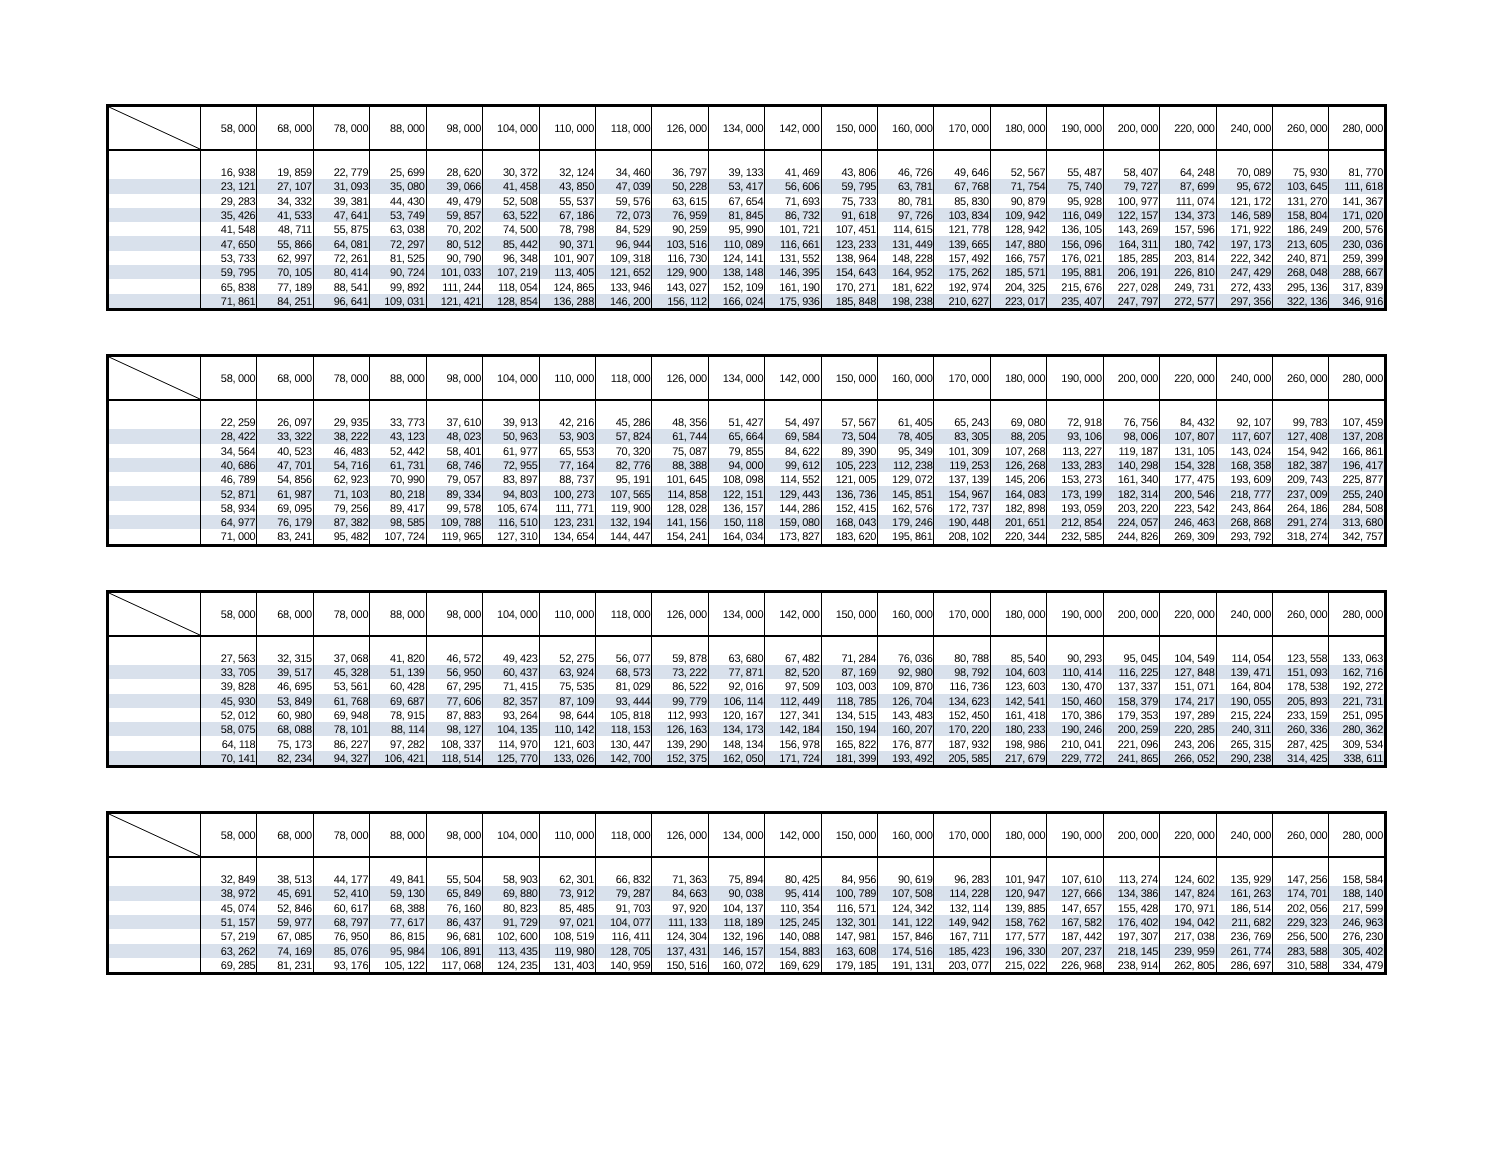| | 58, 000 | 68, 000 | 78, 000 | 88, 000 | 98, 000 | 104, 000 | 110, 000 | 118, 000 | 126, 000 | 134, 000 | 142, 000 | 150, 000 | 160, 000 | 170, 000 | 180, 000 | 190, 000 | 200, 000 | 220, 000 | 240, 000 | 260, 000 | 280, 000 |
| --- | --- | --- | --- | --- | --- | --- | --- | --- | --- | --- | --- | --- | --- | --- | --- | --- | --- | --- | --- | --- | --- |
| | 16, 938 | 19, 859 | 22, 779 | 25, 699 | 28, 620 | 30, 372 | 32, 124 | 34, 460 | 36, 797 | 39, 133 | 41, 469 | 43, 806 | 46, 726 | 49, 646 | 52, 567 | 55, 487 | 58, 407 | 64, 248 | 70, 089 | 75, 930 | 81, 770 |
| | 23, 121 | 27, 107 | 31, 093 | 35, 080 | 39, 066 | 41, 458 | 43, 850 | 47, 039 | 50, 228 | 53, 417 | 56, 606 | 59, 795 | 63, 781 | 67, 768 | 71, 754 | 75, 740 | 79, 727 | 87, 699 | 95, 672 | 103, 645 | 111, 618 |
| | 29, 283 | 34, 332 | 39, 381 | 44, 430 | 49, 479 | 52, 508 | 55, 537 | 59, 576 | 63, 615 | 67, 654 | 71, 693 | 75, 733 | 80, 781 | 85, 830 | 90, 879 | 95, 928 | 100, 977 | 111, 074 | 121, 172 | 131, 270 | 141, 367 |
| | 35, 426 | 41, 533 | 47, 641 | 53, 749 | 59, 857 | 63, 522 | 67, 186 | 72, 073 | 76, 959 | 81, 845 | 86, 732 | 91, 618 | 97, 726 | 103, 834 | 109, 942 | 116, 049 | 122, 157 | 134, 373 | 146, 589 | 158, 804 | 171, 020 |
| | 41, 548 | 48, 711 | 55, 875 | 63, 038 | 70, 202 | 74, 500 | 78, 798 | 84, 529 | 90, 259 | 95, 990 | 101, 721 | 107, 451 | 114, 615 | 121, 778 | 128, 942 | 136, 105 | 143, 269 | 157, 596 | 171, 922 | 186, 249 | 200, 576 |
| | 47, 650 | 55, 866 | 64, 081 | 72, 297 | 80, 512 | 85, 442 | 90, 371 | 96, 944 | 103, 516 | 110, 089 | 116, 661 | 123, 233 | 131, 449 | 139, 665 | 147, 880 | 156, 096 | 164, 311 | 180, 742 | 197, 173 | 213, 605 | 230, 036 |
| | 53, 733 | 62, 997 | 72, 261 | 81, 525 | 90, 790 | 96, 348 | 101, 907 | 109, 318 | 116, 730 | 124, 141 | 131, 552 | 138, 964 | 148, 228 | 157, 492 | 166, 757 | 176, 021 | 185, 285 | 203, 814 | 222, 342 | 240, 871 | 259, 399 |
| | 59, 795 | 70, 105 | 80, 414 | 90, 724 | 101, 033 | 107, 219 | 113, 405 | 121, 652 | 129, 900 | 138, 148 | 146, 395 | 154, 643 | 164, 952 | 175, 262 | 185, 571 | 195, 881 | 206, 191 | 226, 810 | 247, 429 | 268, 048 | 288, 667 |
| | 65, 838 | 77, 189 | 88, 541 | 99, 892 | 111, 244 | 118, 054 | 124, 865 | 133, 946 | 143, 027 | 152, 109 | 161, 190 | 170, 271 | 181, 622 | 192, 974 | 204, 325 | 215, 676 | 227, 028 | 249, 731 | 272, 433 | 295, 136 | 317, 839 |
| | 71, 861 | 84, 251 | 96, 641 | 109, 031 | 121, 421 | 128, 854 | 136, 288 | 146, 200 | 156, 112 | 166, 024 | 175, 936 | 185, 848 | 198, 238 | 210, 627 | 223, 017 | 235, 407 | 247, 797 | 272, 577 | 297, 356 | 322, 136 | 346, 916 |
| | 58, 000 | 68, 000 | 78, 000 | 88, 000 | 98, 000 | 104, 000 | 110, 000 | 118, 000 | 126, 000 | 134, 000 | 142, 000 | 150, 000 | 160, 000 | 170, 000 | 180, 000 | 190, 000 | 200, 000 | 220, 000 | 240, 000 | 260, 000 | 280, 000 |
| --- | --- | --- | --- | --- | --- | --- | --- | --- | --- | --- | --- | --- | --- | --- | --- | --- | --- | --- | --- | --- | --- |
| | 22, 259 | 26, 097 | 29, 935 | 33, 773 | 37, 610 | 39, 913 | 42, 216 | 45, 286 | 48, 356 | 51, 427 | 54, 497 | 57, 567 | 61, 405 | 65, 243 | 69, 080 | 72, 918 | 76, 756 | 84, 432 | 92, 107 | 99, 783 | 107, 459 |
| | 28, 422 | 33, 322 | 38, 222 | 43, 123 | 48, 023 | 50, 963 | 53, 903 | 57, 824 | 61, 744 | 65, 664 | 69, 584 | 73, 504 | 78, 405 | 83, 305 | 88, 205 | 93, 106 | 98, 006 | 107, 807 | 117, 607 | 127, 408 | 137, 208 |
| | 34, 564 | 40, 523 | 46, 483 | 52, 442 | 58, 401 | 61, 977 | 65, 553 | 70, 320 | 75, 087 | 79, 855 | 84, 622 | 89, 390 | 95, 349 | 101, 309 | 107, 268 | 113, 227 | 119, 187 | 131, 105 | 143, 024 | 154, 942 | 166, 861 |
| | 40, 686 | 47, 701 | 54, 716 | 61, 731 | 68, 746 | 72, 955 | 77, 164 | 82, 776 | 88, 388 | 94, 000 | 99, 612 | 105, 223 | 112, 238 | 119, 253 | 126, 268 | 133, 283 | 140, 298 | 154, 328 | 168, 358 | 182, 387 | 196, 417 |
| | 46, 789 | 54, 856 | 62, 923 | 70, 990 | 79, 057 | 83, 897 | 88, 737 | 95, 191 | 101, 645 | 108, 098 | 114, 552 | 121, 005 | 129, 072 | 137, 139 | 145, 206 | 153, 273 | 161, 340 | 177, 475 | 193, 609 | 209, 743 | 225, 877 |
| | 52, 871 | 61, 987 | 71, 103 | 80, 218 | 89, 334 | 94, 803 | 100, 273 | 107, 565 | 114, 858 | 122, 151 | 129, 443 | 136, 736 | 145, 851 | 154, 967 | 164, 083 | 173, 199 | 182, 314 | 200, 546 | 218, 777 | 237, 009 | 255, 240 |
| | 58, 934 | 69, 095 | 79, 256 | 89, 417 | 99, 578 | 105, 674 | 111, 771 | 119, 900 | 128, 028 | 136, 157 | 144, 286 | 152, 415 | 162, 576 | 172, 737 | 182, 898 | 193, 059 | 203, 220 | 223, 542 | 243, 864 | 264, 186 | 284, 508 |
| | 64, 977 | 76, 179 | 87, 382 | 98, 585 | 109, 788 | 116, 510 | 123, 231 | 132, 194 | 141, 156 | 150, 118 | 159, 080 | 168, 043 | 179, 246 | 190, 448 | 201, 651 | 212, 854 | 224, 057 | 246, 463 | 268, 868 | 291, 274 | 313, 680 |
| | 71, 000 | 83, 241 | 95, 482 | 107, 724 | 119, 965 | 127, 310 | 134, 654 | 144, 447 | 154, 241 | 164, 034 | 173, 827 | 183, 620 | 195, 861 | 208, 102 | 220, 344 | 232, 585 | 244, 826 | 269, 309 | 293, 792 | 318, 274 | 342, 757 |
| | 58, 000 | 68, 000 | 78, 000 | 88, 000 | 98, 000 | 104, 000 | 110, 000 | 118, 000 | 126, 000 | 134, 000 | 142, 000 | 150, 000 | 160, 000 | 170, 000 | 180, 000 | 190, 000 | 200, 000 | 220, 000 | 240, 000 | 260, 000 | 280, 000 |
| --- | --- | --- | --- | --- | --- | --- | --- | --- | --- | --- | --- | --- | --- | --- | --- | --- | --- | --- | --- | --- | --- |
| | 27, 563 | 32, 315 | 37, 068 | 41, 820 | 46, 572 | 49, 423 | 52, 275 | 56, 077 | 59, 878 | 63, 680 | 67, 482 | 71, 284 | 76, 036 | 80, 788 | 85, 540 | 90, 293 | 95, 045 | 104, 549 | 114, 054 | 123, 558 | 133, 063 |
| | 33, 705 | 39, 517 | 45, 328 | 51, 139 | 56, 950 | 60, 437 | 63, 924 | 68, 573 | 73, 222 | 77, 871 | 82, 520 | 87, 169 | 92, 980 | 98, 792 | 104, 603 | 110, 414 | 116, 225 | 127, 848 | 139, 471 | 151, 093 | 162, 716 |
| | 39, 828 | 46, 695 | 53, 561 | 60, 428 | 67, 295 | 71, 415 | 75, 535 | 81, 029 | 86, 522 | 92, 016 | 97, 509 | 103, 003 | 109, 870 | 116, 736 | 123, 603 | 130, 470 | 137, 337 | 151, 071 | 164, 804 | 178, 538 | 192, 272 |
| | 45, 930 | 53, 849 | 61, 768 | 69, 687 | 77, 606 | 82, 357 | 87, 109 | 93, 444 | 99, 779 | 106, 114 | 112, 449 | 118, 785 | 126, 704 | 134, 623 | 142, 541 | 150, 460 | 158, 379 | 174, 217 | 190, 055 | 205, 893 | 221, 731 |
| | 52, 012 | 60, 980 | 69, 948 | 78, 915 | 87, 883 | 93, 264 | 98, 644 | 105, 818 | 112, 993 | 120, 167 | 127, 341 | 134, 515 | 143, 483 | 152, 450 | 161, 418 | 170, 386 | 179, 353 | 197, 289 | 215, 224 | 233, 159 | 251, 095 |
| | 58, 075 | 68, 088 | 78, 101 | 88, 114 | 98, 127 | 104, 135 | 110, 142 | 118, 153 | 126, 163 | 134, 173 | 142, 184 | 150, 194 | 160, 207 | 170, 220 | 180, 233 | 190, 246 | 200, 259 | 220, 285 | 240, 311 | 260, 336 | 280, 362 |
| | 64, 118 | 75, 173 | 86, 227 | 97, 282 | 108, 337 | 114, 970 | 121, 603 | 130, 447 | 139, 290 | 148, 134 | 156, 978 | 165, 822 | 176, 877 | 187, 932 | 198, 986 | 210, 041 | 221, 096 | 243, 206 | 265, 315 | 287, 425 | 309, 534 |
| | 70, 141 | 82, 234 | 94, 327 | 106, 421 | 118, 514 | 125, 770 | 133, 026 | 142, 700 | 152, 375 | 162, 050 | 171, 724 | 181, 399 | 193, 492 | 205, 585 | 217, 679 | 229, 772 | 241, 865 | 266, 052 | 290, 238 | 314, 425 | 338, 611 |
| | 58, 000 | 68, 000 | 78, 000 | 88, 000 | 98, 000 | 104, 000 | 110, 000 | 118, 000 | 126, 000 | 134, 000 | 142, 000 | 150, 000 | 160, 000 | 170, 000 | 180, 000 | 190, 000 | 200, 000 | 220, 000 | 240, 000 | 260, 000 | 280, 000 |
| --- | --- | --- | --- | --- | --- | --- | --- | --- | --- | --- | --- | --- | --- | --- | --- | --- | --- | --- | --- | --- | --- |
| | 32, 849 | 38, 513 | 44, 177 | 49, 841 | 55, 504 | 58, 903 | 62, 301 | 66, 832 | 71, 363 | 75, 894 | 80, 425 | 84, 956 | 90, 619 | 96, 283 | 101, 947 | 107, 610 | 113, 274 | 124, 602 | 135, 929 | 147, 256 | 158, 584 |
| | 38, 972 | 45, 691 | 52, 410 | 59, 130 | 65, 849 | 69, 880 | 73, 912 | 79, 287 | 84, 663 | 90, 038 | 95, 414 | 100, 789 | 107, 508 | 114, 228 | 120, 947 | 127, 666 | 134, 386 | 147, 824 | 161, 263 | 174, 701 | 188, 140 |
| | 45, 074 | 52, 846 | 60, 617 | 68, 388 | 76, 160 | 80, 823 | 85, 485 | 91, 703 | 97, 920 | 104, 137 | 110, 354 | 116, 571 | 124, 342 | 132, 114 | 139, 885 | 147, 657 | 155, 428 | 170, 971 | 186, 514 | 202, 056 | 217, 599 |
| | 51, 157 | 59, 977 | 68, 797 | 77, 617 | 86, 437 | 91, 729 | 97, 021 | 104, 077 | 111, 133 | 118, 189 | 125, 245 | 132, 301 | 141, 122 | 149, 942 | 158, 762 | 167, 582 | 176, 402 | 194, 042 | 211, 682 | 229, 323 | 246, 963 |
| | 57, 219 | 67, 085 | 76, 950 | 86, 815 | 96, 681 | 102, 600 | 108, 519 | 116, 411 | 124, 304 | 132, 196 | 140, 088 | 147, 981 | 157, 846 | 167, 711 | 177, 577 | 187, 442 | 197, 307 | 217, 038 | 236, 769 | 256, 500 | 276, 230 |
| | 63, 262 | 74, 169 | 85, 076 | 95, 984 | 106, 891 | 113, 435 | 119, 980 | 128, 705 | 137, 431 | 146, 157 | 154, 883 | 163, 608 | 174, 516 | 185, 423 | 196, 330 | 207, 237 | 218, 145 | 239, 959 | 261, 774 | 283, 588 | 305, 402 |
| | 69, 285 | 81, 231 | 93, 176 | 105, 122 | 117, 068 | 124, 235 | 131, 403 | 140, 959 | 150, 516 | 160, 072 | 169, 629 | 179, 185 | 191, 131 | 203, 077 | 215, 022 | 226, 968 | 238, 914 | 262, 805 | 286, 697 | 310, 588 | 334, 479 |